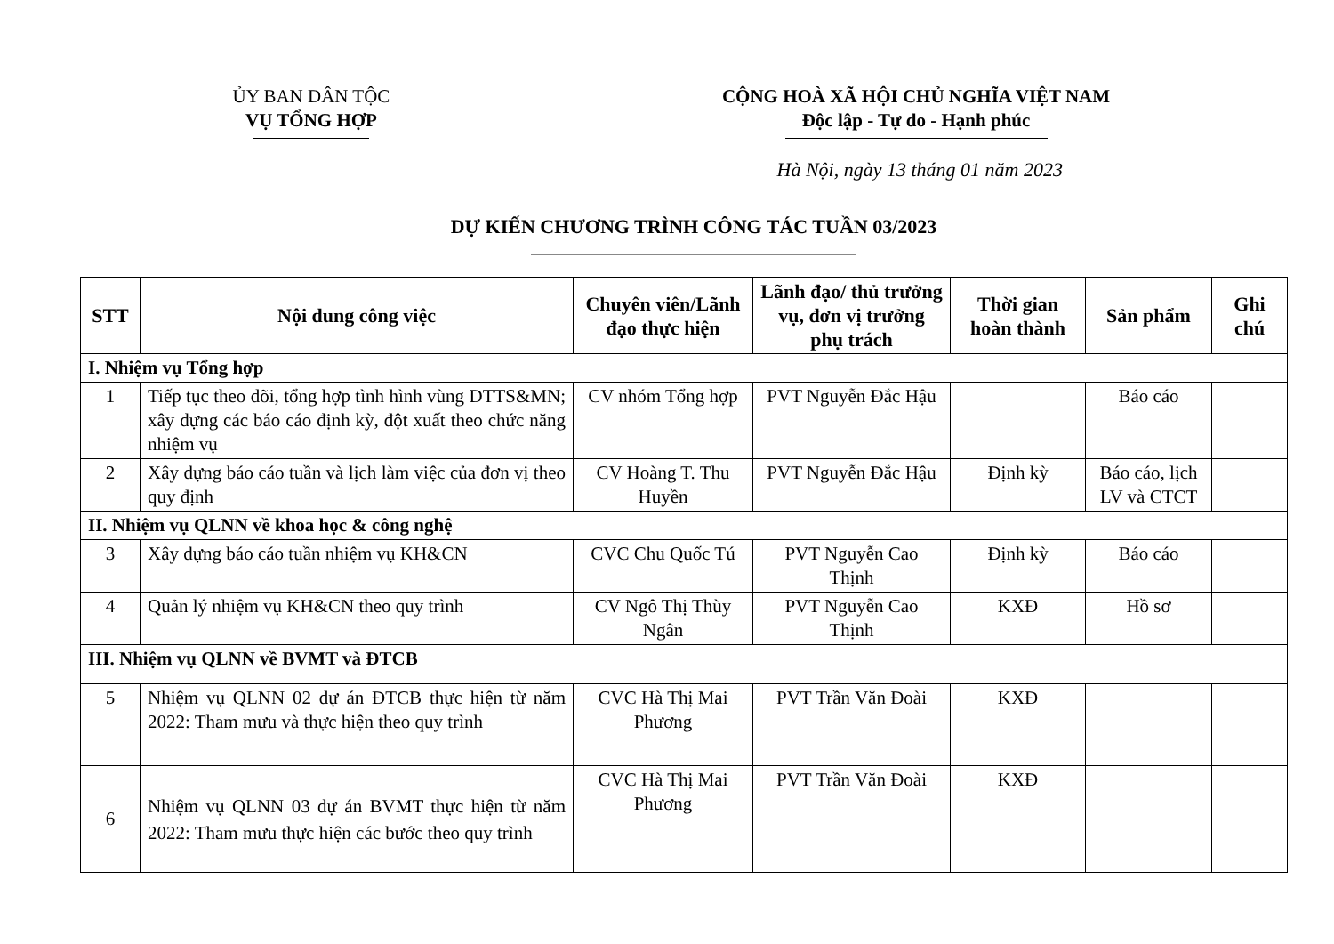ỦY BAN DÂN TỘC
VỤ TỔNG HỢP
CỘNG HOÀ XÃ HỘI CHỦ NGHĨA VIỆT NAM
Độc lập - Tự do - Hạnh phúc
Hà Nội, ngày 13 tháng 01 năm 2023
DỰ KIẾN CHƯƠNG TRÌNH CÔNG TÁC TUẦN 03/2023
| STT | Nội dung công việc | Chuyên viên/Lãnh đạo thực hiện | Lãnh đạo/ thủ trưởng vụ, đơn vị trưởng phụ trách | Thời gian hoàn thành | Sản phẩm | Ghi chú |
| --- | --- | --- | --- | --- | --- | --- |
| I. Nhiệm vụ Tổng hợp | | | | | | |
| 1 | Tiếp tục theo dõi, tổng hợp tình hình vùng DTTS&MN; xây dựng các báo cáo định kỳ, đột xuất theo chức năng nhiệm vụ | CV nhóm Tổng hợp | PVT Nguyễn Đắc Hậu | | Báo cáo | |
| 2 | Xây dựng báo cáo tuần và lịch làm việc của đơn vị theo quy định | CV Hoàng T. Thu Huyền | PVT Nguyễn Đắc Hậu | Định kỳ | Báo cáo, lịch LV và CTCT | |
| II. Nhiệm vụ QLNN về khoa học & công nghệ | | | | | | |
| 3 | Xây dựng báo cáo tuần nhiệm vụ KH&CN | CVC Chu Quốc Tú | PVT Nguyễn Cao Thịnh | Định kỳ | Báo cáo | |
| 4 | Quản lý nhiệm vụ KH&CN theo quy trình | CV Ngô Thị Thùy Ngân | PVT Nguyễn Cao Thịnh | KXĐ | Hồ sơ | |
| III. Nhiệm vụ QLNN về BVMT và ĐTCB | | | | | | |
| 5 | Nhiệm vụ QLNN 02 dự án ĐTCB thực hiện từ năm 2022: Tham mưu và thực hiện theo quy trình | CVC Hà Thị Mai Phương | PVT Trần Văn Đoài | KXĐ | | |
| 6 | Nhiệm vụ QLNN 03 dự án BVMT thực hiện từ năm 2022: Tham mưu thực hiện các bước theo quy trình | CVC Hà Thị Mai Phương | PVT Trần Văn Đoài | KXĐ | | |